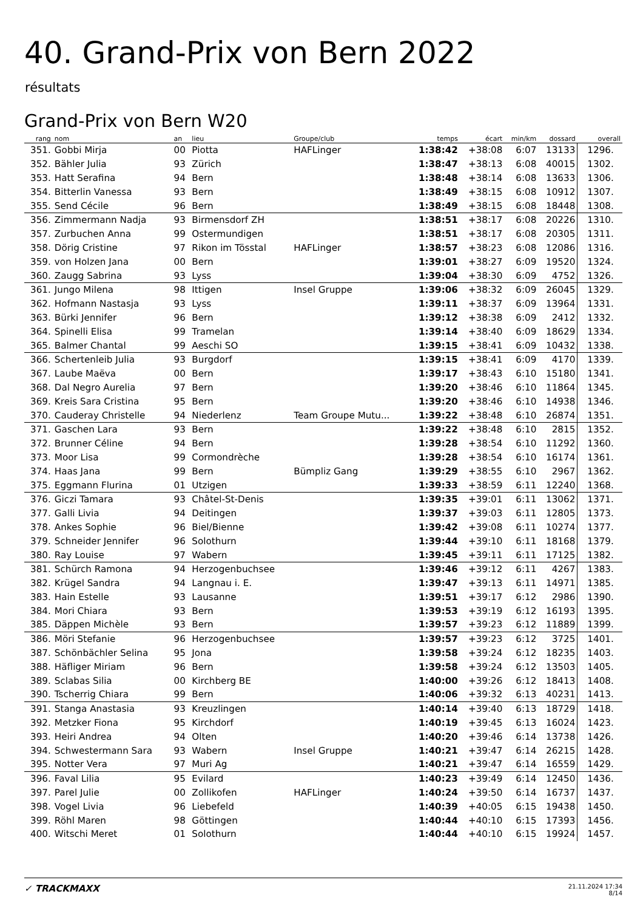40. Grand-Prix von Bern 2022
résultats
Grand-Prix von Bern W20
| rang | nom | an | lieu | Groupe/club | temps | écart | min/km | dossard | overall |
| --- | --- | --- | --- | --- | --- | --- | --- | --- | --- |
| 351. | Gobbi Mirja | 00 | Piotta | HAFLinger | 1:38:42 | +38:08 | 6:07 | 13133 | 1296. |
| 352. | Bähler Julia | 93 | Zürich | | 1:38:47 | +38:13 | 6:08 | 40015 | 1302. |
| 353. | Hatt Serafina | 94 | Bern | | 1:38:48 | +38:14 | 6:08 | 13633 | 1306. |
| 354. | Bitterlin Vanessa | 93 | Bern | | 1:38:49 | +38:15 | 6:08 | 10912 | 1307. |
| 355. | Send Cécile | 96 | Bern | | 1:38:49 | +38:15 | 6:08 | 18448 | 1308. |
| 356. | Zimmermann Nadja | 93 | Birmensdorf ZH | | 1:38:51 | +38:17 | 6:08 | 20226 | 1310. |
| 357. | Zurbuchen Anna | 99 | Ostermundigen | | 1:38:51 | +38:17 | 6:08 | 20305 | 1311. |
| 358. | Dörig Cristine | 97 | Rikon im Tösstal | HAFLinger | 1:38:57 | +38:23 | 6:08 | 12086 | 1316. |
| 359. | von Holzen Jana | 00 | Bern | | 1:39:01 | +38:27 | 6:09 | 19520 | 1324. |
| 360. | Zaugg Sabrina | 93 | Lyss | | 1:39:04 | +38:30 | 6:09 | 4752 | 1326. |
| 361. | Jungo Milena | 98 | Ittigen | Insel Gruppe | 1:39:06 | +38:32 | 6:09 | 26045 | 1329. |
| 362. | Hofmann Nastasja | 93 | Lyss | | 1:39:11 | +38:37 | 6:09 | 13964 | 1331. |
| 363. | Bürki Jennifer | 96 | Bern | | 1:39:12 | +38:38 | 6:09 | 2412 | 1332. |
| 364. | Spinelli Elisa | 99 | Tramelan | | 1:39:14 | +38:40 | 6:09 | 18629 | 1334. |
| 365. | Balmer Chantal | 99 | Aeschi SO | | 1:39:15 | +38:41 | 6:09 | 10432 | 1338. |
| 366. | Schertenleib Julia | 93 | Burgdorf | | 1:39:15 | +38:41 | 6:09 | 4170 | 1339. |
| 367. | Laube Maëva | 00 | Bern | | 1:39:17 | +38:43 | 6:10 | 15180 | 1341. |
| 368. | Dal Negro Aurelia | 97 | Bern | | 1:39:20 | +38:46 | 6:10 | 11864 | 1345. |
| 369. | Kreis Sara Cristina | 95 | Bern | | 1:39:20 | +38:46 | 6:10 | 14938 | 1346. |
| 370. | Cauderay Christelle | 94 | Niederlenz | Team Groupe Mutu... | 1:39:22 | +38:48 | 6:10 | 26874 | 1351. |
| 371. | Gaschen Lara | 93 | Bern | | 1:39:22 | +38:48 | 6:10 | 2815 | 1352. |
| 372. | Brunner Céline | 94 | Bern | | 1:39:28 | +38:54 | 6:10 | 11292 | 1360. |
| 373. | Moor Lisa | 99 | Cormondrèche | | 1:39:28 | +38:54 | 6:10 | 16174 | 1361. |
| 374. | Haas Jana | 99 | Bern | Bümpliz Gang | 1:39:29 | +38:55 | 6:10 | 2967 | 1362. |
| 375. | Eggmann Flurina | 01 | Utzigen | | 1:39:33 | +38:59 | 6:11 | 12240 | 1368. |
| 376. | Giczi Tamara | 93 | Châtel-St-Denis | | 1:39:35 | +39:01 | 6:11 | 13062 | 1371. |
| 377. | Galli Livia | 94 | Deitingen | | 1:39:37 | +39:03 | 6:11 | 12805 | 1373. |
| 378. | Ankes Sophie | 96 | Biel/Bienne | | 1:39:42 | +39:08 | 6:11 | 10274 | 1377. |
| 379. | Schneider Jennifer | 96 | Solothurn | | 1:39:44 | +39:10 | 6:11 | 18168 | 1379. |
| 380. | Ray Louise | 97 | Wabern | | 1:39:45 | +39:11 | 6:11 | 17125 | 1382. |
| 381. | Schürch Ramona | 94 | Herzogenbuchsee | | 1:39:46 | +39:12 | 6:11 | 4267 | 1383. |
| 382. | Krügel Sandra | 94 | Langnau i. E. | | 1:39:47 | +39:13 | 6:11 | 14971 | 1385. |
| 383. | Hain Estelle | 93 | Lausanne | | 1:39:51 | +39:17 | 6:12 | 2986 | 1390. |
| 384. | Mori Chiara | 93 | Bern | | 1:39:53 | +39:19 | 6:12 | 16193 | 1395. |
| 385. | Däppen Michèle | 93 | Bern | | 1:39:57 | +39:23 | 6:12 | 11889 | 1399. |
| 386. | Möri Stefanie | 96 | Herzogenbuchsee | | 1:39:57 | +39:23 | 6:12 | 3725 | 1401. |
| 387. | Schönbächler Selina | 95 | Jona | | 1:39:58 | +39:24 | 6:12 | 18235 | 1403. |
| 388. | Häfliger Miriam | 96 | Bern | | 1:39:58 | +39:24 | 6:12 | 13503 | 1405. |
| 389. | Sclabas Silia | 00 | Kirchberg BE | | 1:40:00 | +39:26 | 6:12 | 18413 | 1408. |
| 390. | Tscherrig Chiara | 99 | Bern | | 1:40:06 | +39:32 | 6:13 | 40231 | 1413. |
| 391. | Stanga Anastasia | 93 | Kreuzlingen | | 1:40:14 | +39:40 | 6:13 | 18729 | 1418. |
| 392. | Metzker Fiona | 95 | Kirchdorf | | 1:40:19 | +39:45 | 6:13 | 16024 | 1423. |
| 393. | Heiri Andrea | 94 | Olten | | 1:40:20 | +39:46 | 6:14 | 13738 | 1426. |
| 394. | Schwestermann Sara | 93 | Wabern | Insel Gruppe | 1:40:21 | +39:47 | 6:14 | 26215 | 1428. |
| 395. | Notter Vera | 97 | Muri Ag | | 1:40:21 | +39:47 | 6:14 | 16559 | 1429. |
| 396. | Faval Lilia | 95 | Evilard | | 1:40:23 | +39:49 | 6:14 | 12450 | 1436. |
| 397. | Parel Julie | 00 | Zollikofen | HAFLinger | 1:40:24 | +39:50 | 6:14 | 16737 | 1437. |
| 398. | Vogel Livia | 96 | Liebefeld | | 1:40:39 | +40:05 | 6:15 | 19438 | 1450. |
| 399. | Röhl Maren | 98 | Göttingen | | 1:40:44 | +40:10 | 6:15 | 17393 | 1456. |
| 400. | Witschi Meret | 01 | Solothurn | | 1:40:44 | +40:10 | 6:15 | 19924 | 1457. |
✓ TRACKMAXX 21.11.2024 17:34
8/14